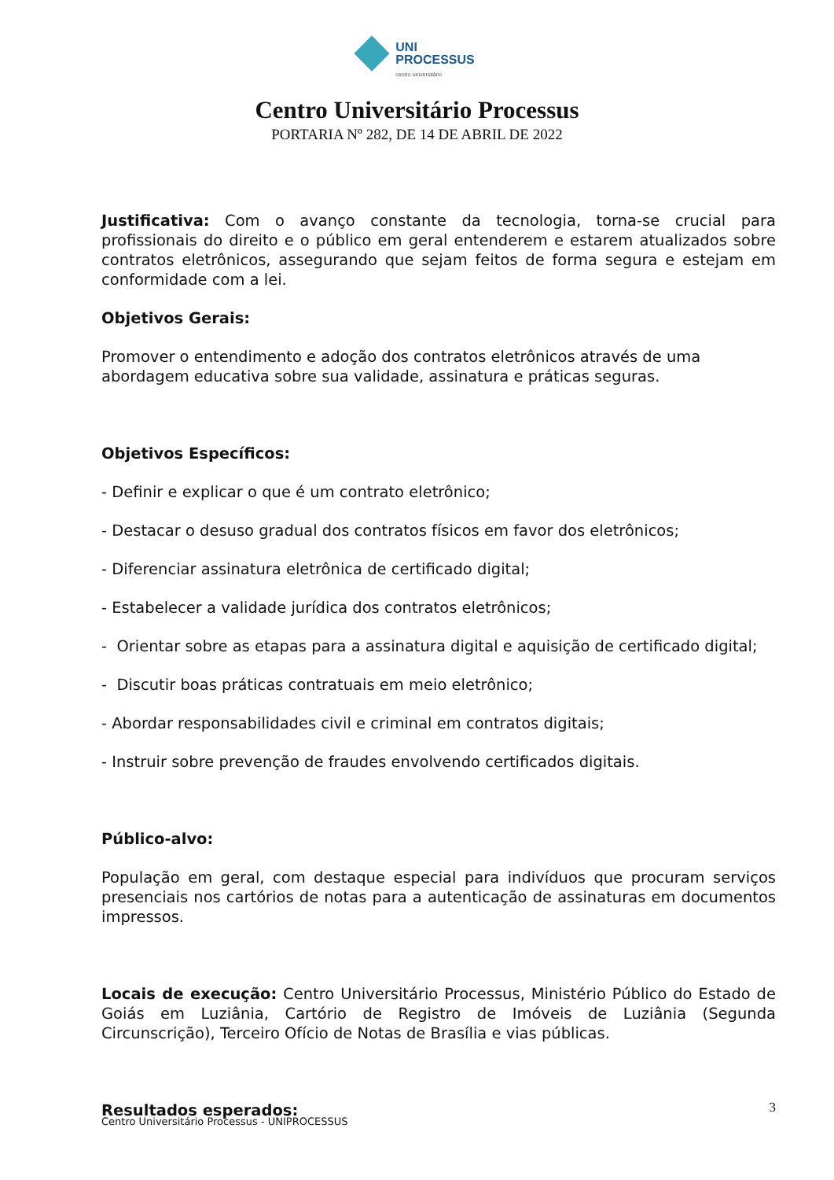UNI
PROCESSUS
centro universitário
Centro Universitário Processus
PORTARIA Nº 282, DE 14 DE ABRIL DE 2022
Justificativa: Com o avanço constante da tecnologia, torna-se crucial para profissionais do direito e o público em geral entenderem e estarem atualizados sobre contratos eletrônicos, assegurando que sejam feitos de forma segura e estejam em conformidade com a lei.
Objetivos Gerais:
Promover o entendimento e adoção dos contratos eletrônicos através de uma abordagem educativa sobre sua validade, assinatura e práticas seguras.
Objetivos Específicos:
- Definir e explicar o que é um contrato eletrônico;
- Destacar o desuso gradual dos contratos físicos em favor dos eletrônicos;
- Diferenciar assinatura eletrônica de certificado digital;
- Estabelecer a validade jurídica dos contratos eletrônicos;
- Orientar sobre as etapas para a assinatura digital e aquisição de certificado digital;
- Discutir boas práticas contratuais em meio eletrônico;
- Abordar responsabilidades civil e criminal em contratos digitais;
- Instruir sobre prevenção de fraudes envolvendo certificados digitais.
Público-alvo:
População em geral, com destaque especial para indivíduos que procuram serviços presenciais nos cartórios de notas para a autenticação de assinaturas em documentos impressos.
Locais de execução: Centro Universitário Processus, Ministério Público do Estado de Goiás em Luziânia, Cartório de Registro de Imóveis de Luziânia (Segunda Circunscrição), Terceiro Ofício de Notas de Brasília e vias públicas.
Resultados esperados:
3
Centro Universitário Processus - UNIPROCESSUS